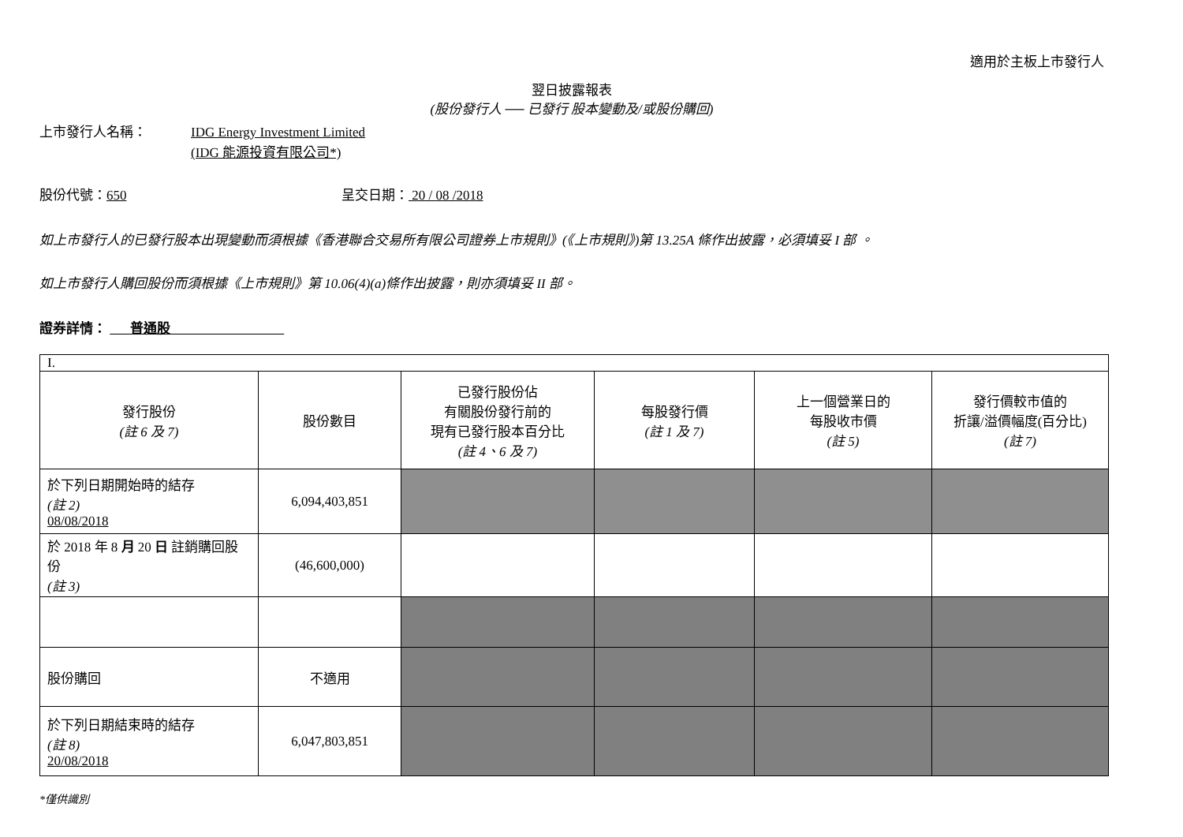適用於主板上市發行人
翌日披露報表
(股份發行人 ── 已發行 股本變動及/或股份購回)
上市發行人名稱： IDG Energy Investment Limited
(IDG 能源投資有限公司*)
股份代號：650 呈交日期： 20 / 08 /2018
如上市發行人的已發行股本出現變動而須根據《香港聯合交易所有限公司證券上市規則》(《上市規則》)第 13.25A 條作出披露，必須填妥 I 部 。
如上市發行人購回股份而須根據《上市規則》第 10.06(4)(a)條作出披露，則亦須填妥 II 部。
證券詳情： 普通股
| I. | | | | | |
| 發行股份 (註 6 及 7) | 股份數目 | 已發行股份佔 有關股份發行前的 現有已發行股本百分比 (註 4、6 及 7) | 每股發行價 (註 1 及 7) | 上一個營業日的 每股收市價 (註 5) | 發行價較市值的 折讓/溢價幅度(百分比) (註 7) |
| 於下列日期開始時的結存 (註 2) 08/08/2018 | 6,094,403,851 | | | | |
| 於 2018 年 8 月 20 日 註銷購回股份 (註 3) | (46,600,000) | | | | |
| 股份購回 | 不適用 | | | | |
| 於下列日期結束時的結存 (註 8) 20/08/2018 | 6,047,803,851 | | | | |
*僅供識別